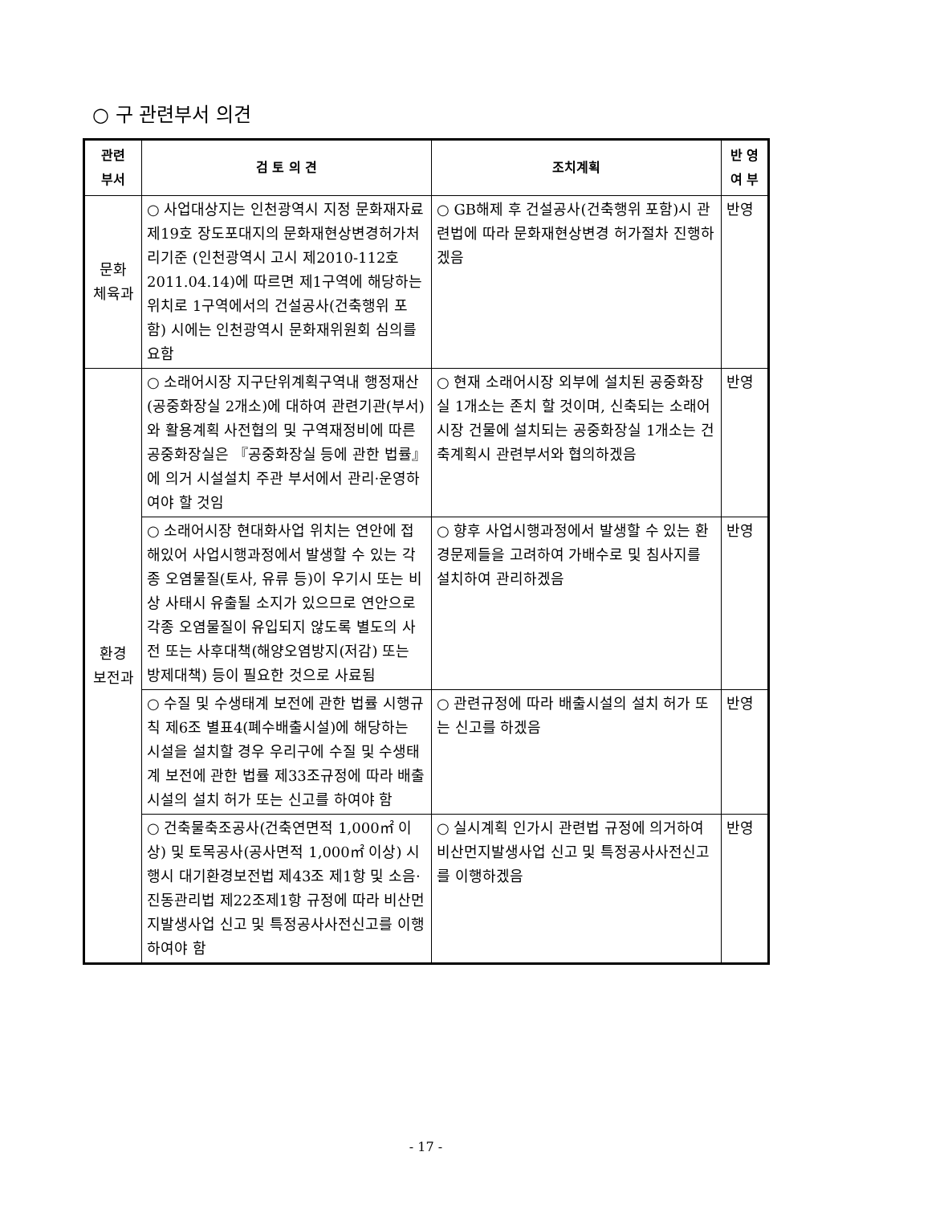○ 구 관련부서 의견
| 관련 부서 | 검 토 의 견 | 조치계획 | 반 영 여 부 |
| --- | --- | --- | --- |
| 문화 체육과 | ○ 사업대상지는 인천광역시 지정 문화재자료 제19호 장도포대지의 문화재현상변경허가처리기준 (인천광역시 고시 제2010-112호 2011.04.14)에 따르면 제1구역에 해당하는 위치로 1구역에서의 건설공사(건축행위 포함) 시에는 인천광역시 문화재위원회 심의를 요함 | ○ GB해제 후 건설공사(건축행위 포함)시 관련법에 따라 문화재현상변경 허가절차 진행하겠음 | 반영 |
| 환경 보전과 | ○ 소래어시장 지구단위계획구역내 행정재산(공중화장실 2개소)에 대하여 관련기관(부서)와 활용계획 사전협의 및 구역재정비에 따른 공중화장실은 『공중화장실 등에 관한 법률』에 의거 시설설치 주관 부서에서 관리·운영하여야 할 것임 | ○ 현재 소래어시장 외부에 설치된 공중화장실 1개소는 존치 할 것이며, 신축되는 소래어시장 건물에 설치되는 공중화장실 1개소는 건축계획시 관련부서와 협의하겠음 | 반영 |
| | ○ 소래어시장 현대화사업 위치는 연안에 접해있어 사업시행과정에서 발생할 수 있는 각종 오염물질(토사, 유류 등)이 우기시 또는 비상 사태시 유출될 소지가 있으므로 연안으로 각종 오염물질이 유입되지 않도록 별도의 사전 또는 사후대책(해양오염방지(저감) 또는 방제대책) 등이 필요한 것으로 사료됨 | ○ 향후 사업시행과정에서 발생할 수 있는 환경문제들을 고려하여 가배수로 및 침사지를 설치하여 관리하겠음 | 반영 |
| | ○ 수질 및 수생태계 보전에 관한 법률 시행규칙 제6조 별표4(폐수배출시설)에 해당하는 시설을 설치할 경우 우리구에 수질 및 수생태계 보전에 관한 법률 제33조규정에 따라 배출시설의 설치 허가 또는 신고를 하여야 함 | ○ 관련규정에 따라 배출시설의 설치 허가 또는 신고를 하겠음 | 반영 |
| | ○ 건축물축조공사(건축연면적 1,000㎡ 이상) 및 토목공사(공사면적 1,000㎡ 이상) 시행시 대기환경보전법 제43조 제1항 및 소음·진동관리법 제22조제1항 규정에 따라 비산먼지발생사업 신고 및 특정공사사전신고를 이행하여야 함 | ○ 실시계획 인가시 관련법 규정에 의거하여 비산먼지발생사업 신고 및 특정공사사전신고를 이행하겠음 | 반영 |
- 17 -